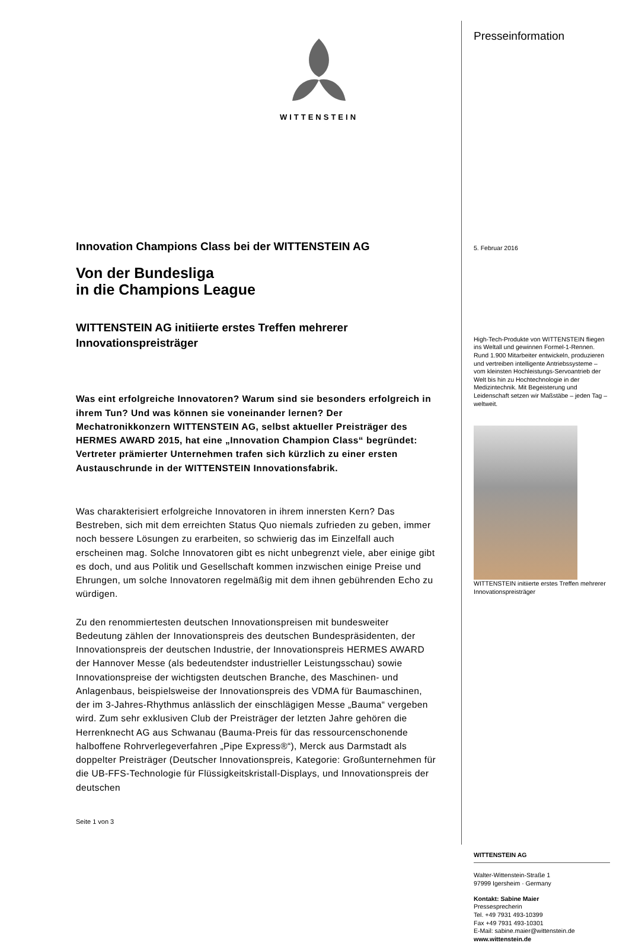WITTENSTEIN
Innovation Champions Class bei der WITTENSTEIN AG
Von der Bundesliga
in die Champions League
WITTENSTEIN AG initiierte erstes Treffen mehrerer Innovationspreisträger
Was eint erfolgreiche Innovatoren? Warum sind sie besonders erfolgreich in ihrem Tun? Und was können sie voneinander lernen? Der Mechatronikkonzern WITTENSTEIN AG, selbst aktueller Preisträger des HERMES AWARD 2015, hat eine „Innovation Champion Class“ begründet: Vertreter prämierter Unternehmen trafen sich kürzlich zu einer ersten Austauschrunde in der WITTENSTEIN Innovationsfabrik.
Was charakterisiert erfolgreiche Innovatoren in ihrem innersten Kern? Das Bestreben, sich mit dem erreichten Status Quo niemals zufrieden zu geben, immer noch bessere Lösungen zu erarbeiten, so schwierig das im Einzelfall auch erscheinen mag. Solche Innovatoren gibt es nicht unbegrenzt viele, aber einige gibt es doch, und aus Politik und Gesellschaft kommen inzwischen einige Preise und Ehrungen, um solche Innovatoren regelmäßig mit dem ihnen gebührenden Echo zu würdigen.
Zu den renommiertesten deutschen Innovationspreisen mit bundesweiter Bedeutung zählen der Innovationspreis des deutschen Bundespräsidenten, der Innovationspreis der deutschen Industrie, der Innovationspreis HERMES AWARD der Hannover Messe (als bedeutendster industrieller Leistungsschau) sowie Innovationspreise der wichtigsten deutschen Branche, des Maschinen- und Anlagenbaus, beispielsweise der Innovationspreis des VDMA für Baumaschinen, der im 3-Jahres-Rhythmus anlässlich der einschlägigen Messe „Bauma“ vergeben wird. Zum sehr exklusiven Club der Preisträger der letzten Jahre gehören die Herrenknecht AG aus Schwanau (Bauma-Preis für das ressourcenschonende halboffene Rohrverlegeverfahren „Pipe Express®“), Merck aus Darmstadt als doppelter Preisträger (Deutscher Innovationspreis, Kategorie: Großunternehmen für die UB-FFS-Technologie für Flüssigkeitskristall-Displays, und Innovationspreis der deutschen
Seite 1 von 3
Presseinformation
5. Februar 2016
High-Tech-Produkte von WITTENSTEIN fliegen ins Weltall und gewinnen Formel-1-Rennen. Rund 1.900 Mitarbeiter entwickeln, produzieren und vertreiben intelligente Antriebssysteme – vom kleinsten Hochleistungs-Servoantrieb der Welt bis hin zu Hochtechnologie in der Medizintechnik. Mit Begeisterung und Leidenschaft setzen wir Maßstäbe – jeden Tag – weltweit.
WITTENSTEIN initiierte erstes Treffen mehrerer Innovationspreisträger
WITTENSTEIN AG
Walter-Wittenstein-Straße 1
97999 Igersheim · Germany
Kontakt: Sabine Maier
Pressesprecherin
Tel. +49 7931 493-10399
Fax +49 7931 493-10301
E-Mail: sabine.maier@wittenstein.de
www.wittenstein.de